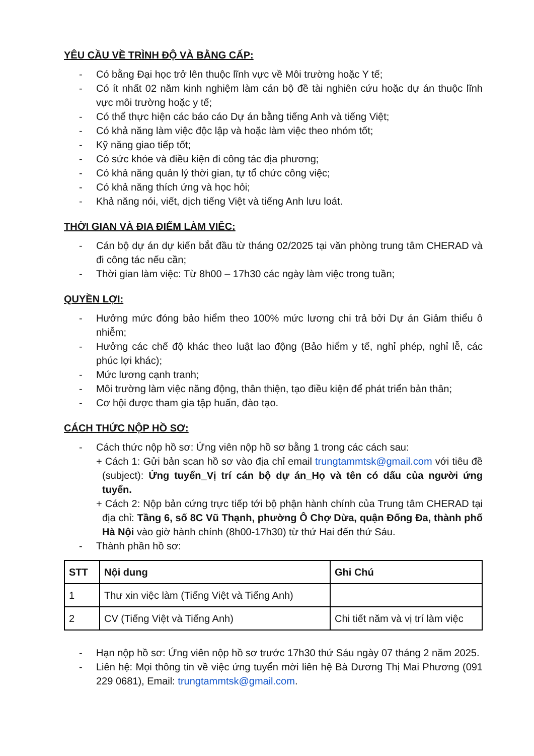YÊU CẦU VỀ TRÌNH ĐỘ VÀ BẰNG CẤP:
- Có bằng Đại học trở lên thuộc lĩnh vực về Môi trường hoặc Y tế;
- Có ít nhất 02 năm kinh nghiệm làm cán bộ đề tài nghiên cứu hoặc dự án thuộc lĩnh vực môi trường hoặc y tế;
- Có thể thực hiện các báo cáo Dự án bằng tiếng Anh và tiếng Việt;
- Có khả năng làm việc độc lập và hoặc làm việc theo nhóm tốt;
- Kỹ năng giao tiếp tốt;
- Có sức khỏe và điều kiện đi công tác địa phương;
- Có khả năng quản lý thời gian, tự tổ chức công việc;
- Có khả năng thích ứng và học hỏi;
- Khả năng nói, viết, dịch tiếng Việt và tiếng Anh lưu loát.
THỜI GIAN VÀ ĐIA ĐIỂM LÀM VIÊC:
- Cán bộ dự án dự kiến bắt đầu từ tháng 02/2025 tại văn phòng trung tâm CHERAD và đi công tác nếu cần;
- Thời gian làm việc: Từ 8h00 – 17h30 các ngày làm việc trong tuần;
QUYỀN LỢI:
- Hưởng mức đóng bảo hiểm theo 100% mức lương chi trả bởi Dự án Giảm thiểu ô nhiễm;
- Hưởng các chế độ khác theo luật lao động (Bảo hiểm y tế, nghỉ phép, nghỉ lễ, các phúc lợi khác);
- Mức lương cạnh tranh;
- Môi trường làm việc năng động, thân thiện, tạo điều kiện để phát triển bản thân;
- Cơ hội được tham gia tập huấn, đào tạo.
CÁCH THỨC NỘP HỒ SƠ:
- Cách thức nộp hồ sơ: Ứng viên nộp hồ sơ bằng 1 trong các cách sau:
+ Cách 1: Gửi bản scan hồ sơ vào địa chỉ email trungtammtsk@gmail.com với tiêu đề (subject): Ứng tuyển_Vị trí cán bộ dự án_Họ và tên có dấu của người ứng tuyển.
+ Cách 2: Nộp bản cứng trực tiếp tới bộ phận hành chính của Trung tâm CHERAD tại địa chỉ: Tầng 6, số 8C Vũ Thạnh, phường Ô Chợ Dừa, quận Đống Đa, thành phố Hà Nội vào giờ hành chính (8h00-17h30) từ thứ Hai đến thứ Sáu.
- Thành phần hồ sơ:
| STT | Nội dung | Ghi Chú |
| --- | --- | --- |
| 1 | Thư xin việc làm (Tiếng Việt và Tiếng Anh) | |
| 2 | CV (Tiếng Việt và Tiếng Anh) | Chi tiết năm và vị trí làm việc |
- Hạn nộp hồ sơ: Ứng viên nộp hồ sơ trước 17h30 thứ Sáu ngày 07 tháng 2 năm 2025.
- Liên hệ: Mọi thông tin về việc ứng tuyển mời liên hệ Bà Dương Thị Mai Phương (091 229 0681), Email: trungtammtsk@gmail.com.